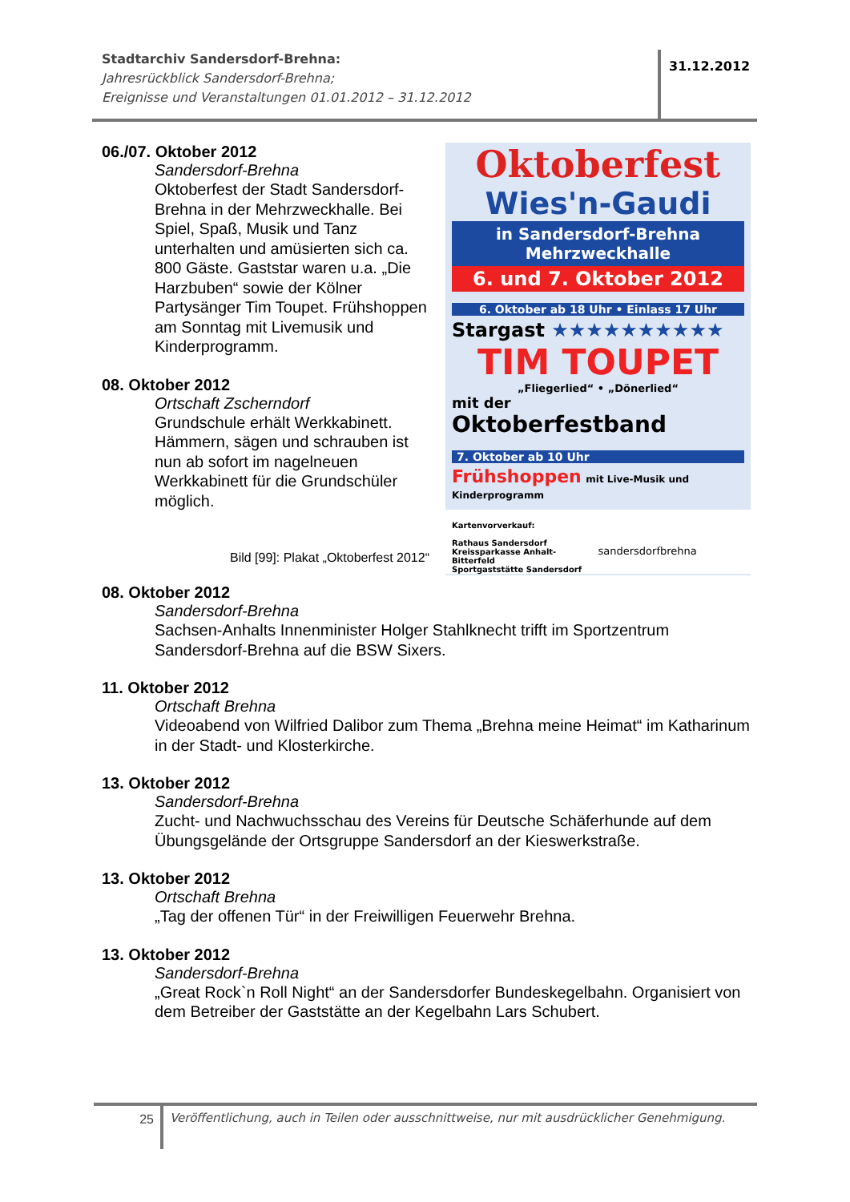Stadtarchiv Sandersdorf-Brehna:
Jahresrückblick Sandersdorf-Brehna;
Ereignisse und Veranstaltungen 01.01.2012 – 31.12.2012
31.12.2012
06./07. Oktober 2012
Sandersdorf-Brehna
Oktoberfest der Stadt Sandersdorf-Brehna in der Mehrzweckhalle. Bei Spiel, Spaß, Musik und Tanz unterhalten und amüsierten sich ca. 800 Gäste. Gaststar waren u.a. „Die Harzbuben“ sowie der Kölner Partysänger Tim Toupet. Frühshoppen am Sonntag mit Livemusik und Kinderprogramm.
08. Oktober 2012
Ortschaft Zscherndorf
Grundschule erhält Werkkabinett. Hämmern, sägen und schrauben ist nun ab sofort im nagelneuen Werkkabinett für die Grundschüler möglich.
Bild [99]: Plakat „Oktoberfest 2012“
Oktoberfest
Wies'n-Gaudi
in Sandersdorf-Brehna
Mehrzweckhalle
6. und 7. Oktober 2012
6. Oktober ab 18 Uhr • Einlass 17 Uhr
Stargast ★★★★★★★★★★
TIM TOUPET
„Fliegerlied“ • „Dönerlied“
mit der
Oktoberfestband
7. Oktober ab 10 Uhr
Frühshoppen mit Live-Musik und Kinderprogramm
Kartenvorverkauf:
Rathaus Sandersdorf
Kreissparkasse Anhalt-Bitterfeld
Sportgaststätte Sandersdorf
sandersdorfbrehna
08. Oktober 2012
Sandersdorf-Brehna
Sachsen-Anhalts Innenminister Holger Stahlknecht trifft im Sportzentrum Sandersdorf-Brehna auf die BSW Sixers.
11. Oktober 2012
Ortschaft Brehna
Videoabend von Wilfried Dalibor zum Thema „Brehna meine Heimat“ im Katharinum in der Stadt- und Klosterkirche.
13. Oktober 2012
Sandersdorf-Brehna
Zucht- und Nachwuchsschau des Vereins für Deutsche Schäferhunde auf dem Übungsgelände der Ortsgruppe Sandersdorf an der Kieswerkstraße.
13. Oktober 2012
Ortschaft Brehna
„Tag der offenen Tür“ in der Freiwilligen Feuerwehr Brehna.
13. Oktober 2012
Sandersdorf-Brehna
„Great Rock`n Roll Night“ an der Sandersdorfer Bundeskegelbahn. Organisiert von dem Betreiber der Gaststätte an der Kegelbahn Lars Schubert.
25
Veröffentlichung, auch in Teilen oder ausschnittweise, nur mit ausdrücklicher Genehmigung.